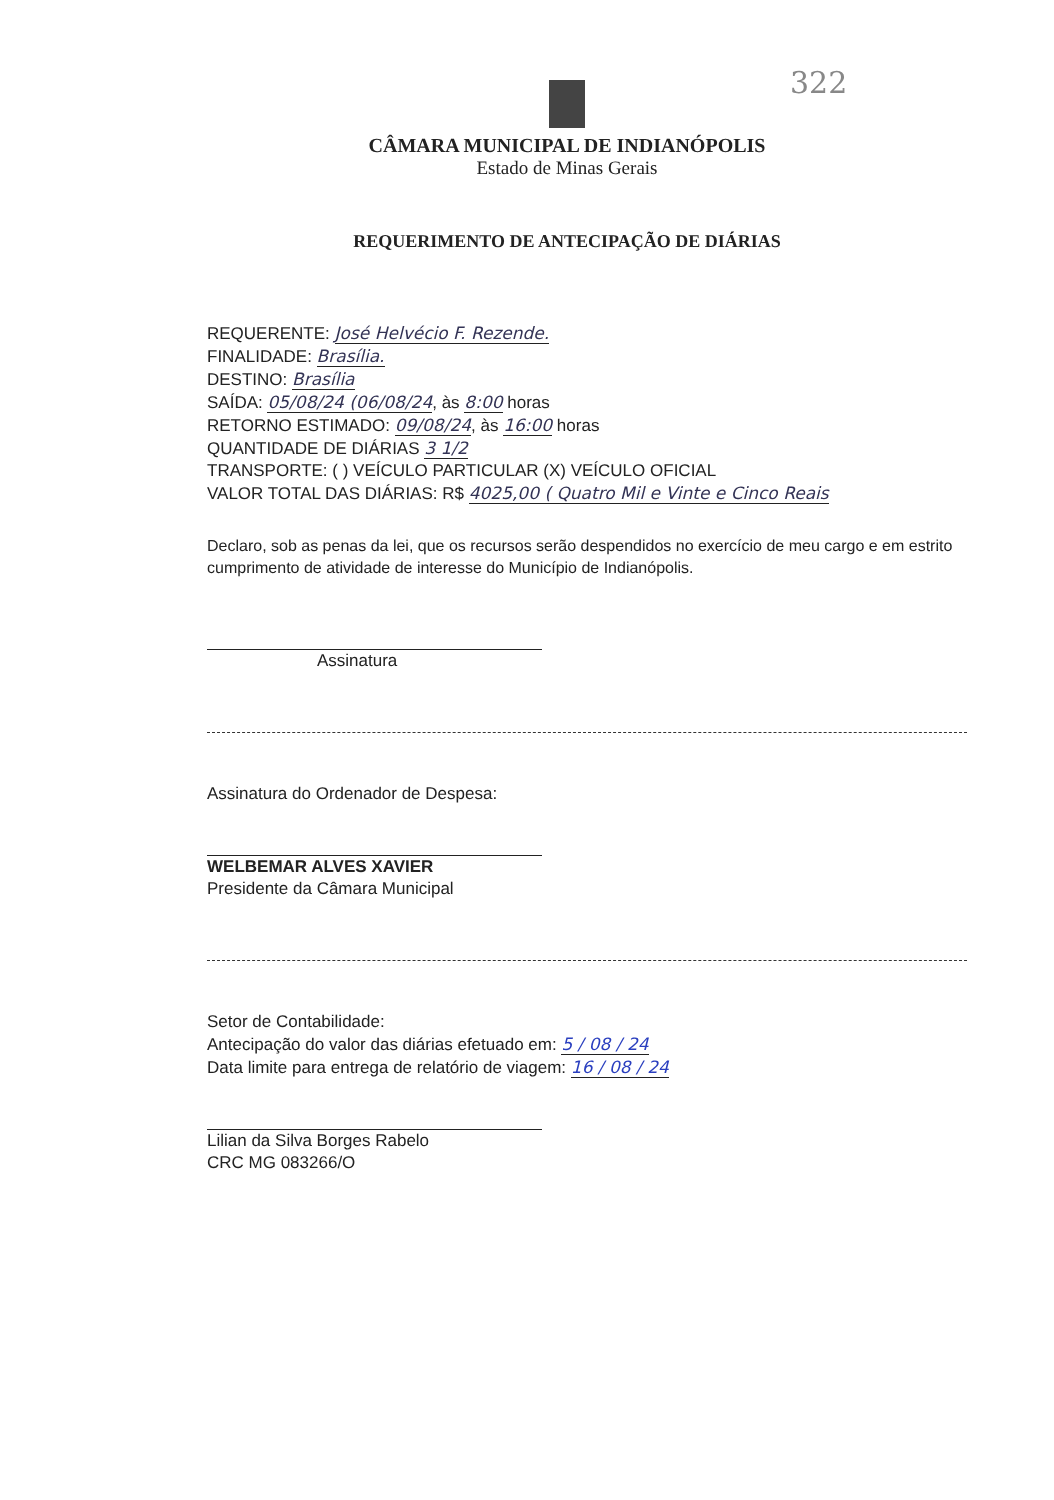322
CÂMARA MUNICIPAL DE INDIANÓPOLIS
Estado de Minas Gerais
REQUERIMENTO DE ANTECIPAÇÃO DE DIÁRIAS
REQUERENTE: José Helvécio F. Rezende.
FINALIDADE: Brasília.
DESTINO: Brasília
SAÍDA: 05/08/24 (06/08/24, às 8:00 horas
RETORNO ESTIMADO: 09/08/24, às 16:00 horas
QUANTIDADE DE DIÁRIAS 3 1/2
TRANSPORTE: ( ) VEÍCULO PARTICULAR (X) VEÍCULO OFICIAL
VALOR TOTAL DAS DIÁRIAS: R$ 4025,00 ( Quatro Mil e Vinte e Cinco Reais
Declaro, sob as penas da lei, que os recursos serão despendidos no exercício de meu cargo e em estrito cumprimento de atividade de interesse do Município de Indianópolis.
Assinatura
Assinatura do Ordenador de Despesa:
WELBEMAR ALVES XAVIER
Presidente da Câmara Municipal
Setor de Contabilidade:
Antecipação do valor das diárias efetuado em: 5 / 08 / 24
Data limite para entrega de relatório de viagem: 16 / 08 / 24
Lilian da Silva Borges Rabelo
CRC MG 083266/O